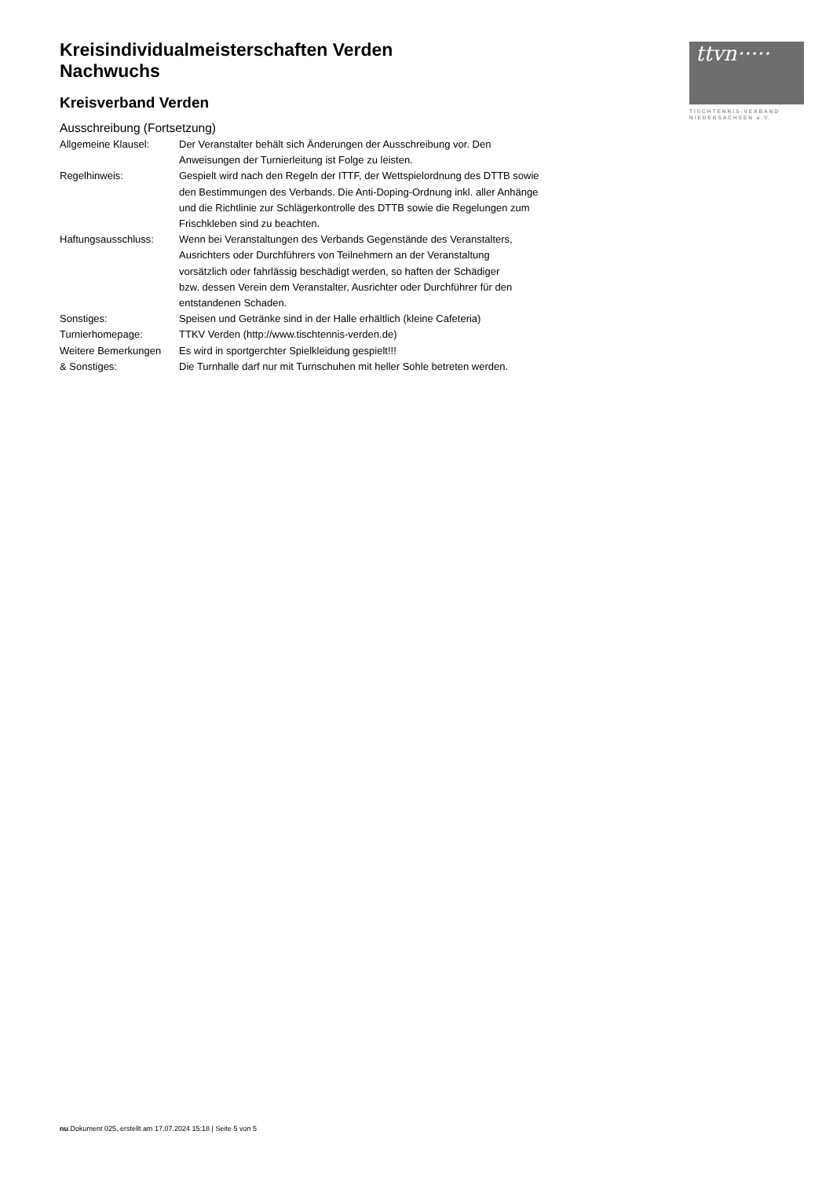ttvn·····
TISCHTENNIS-VERBAND
NIEDERSACHSEN e.V.
Kreisindividualmeisterschaften Verden
Nachwuchs
Kreisverband Verden
Ausschreibung (Fortsetzung)
| Allgemeine Klausel: | Der Veranstalter behält sich Änderungen der Ausschreibung vor. Den Anweisungen der Turnierleitung ist Folge zu leisten. |
| Regelhinweis: | Gespielt wird nach den Regeln der ITTF, der Wettspielordnung des DTTB sowie den Bestimmungen des Verbands. Die Anti-Doping-Ordnung inkl. aller Anhänge und die Richtlinie zur Schlägerkontrolle des DTTB sowie die Regelungen zum Frischkleben sind zu beachten. |
| Haftungsausschluss: | Wenn bei Veranstaltungen des Verbands Gegenstände des Veranstalters, Ausrichters oder Durchführers von Teilnehmern an der Veranstaltung vorsätzlich oder fahrlässig beschädigt werden, so haften der Schädiger bzw. dessen Verein dem Veranstalter, Ausrichter oder Durchführer für den entstandenen Schaden. |
| Sonstiges: | Speisen und Getränke sind in der Halle erhältlich (kleine Cafeteria) |
| Turnierhomepage: | TTKV Verden (http://www.tischtennis-verden.de) |
| Weitere Bemerkungen & Sonstiges: | Es wird in sportgerchter Spielkleidung gespielt!!! Die Turnhalle darf nur mit Turnschuhen mit heller Sohle betreten werden. |
nu.Dokument 025, erstellt am 17.07.2024 15:18 | Seite 5 von 5